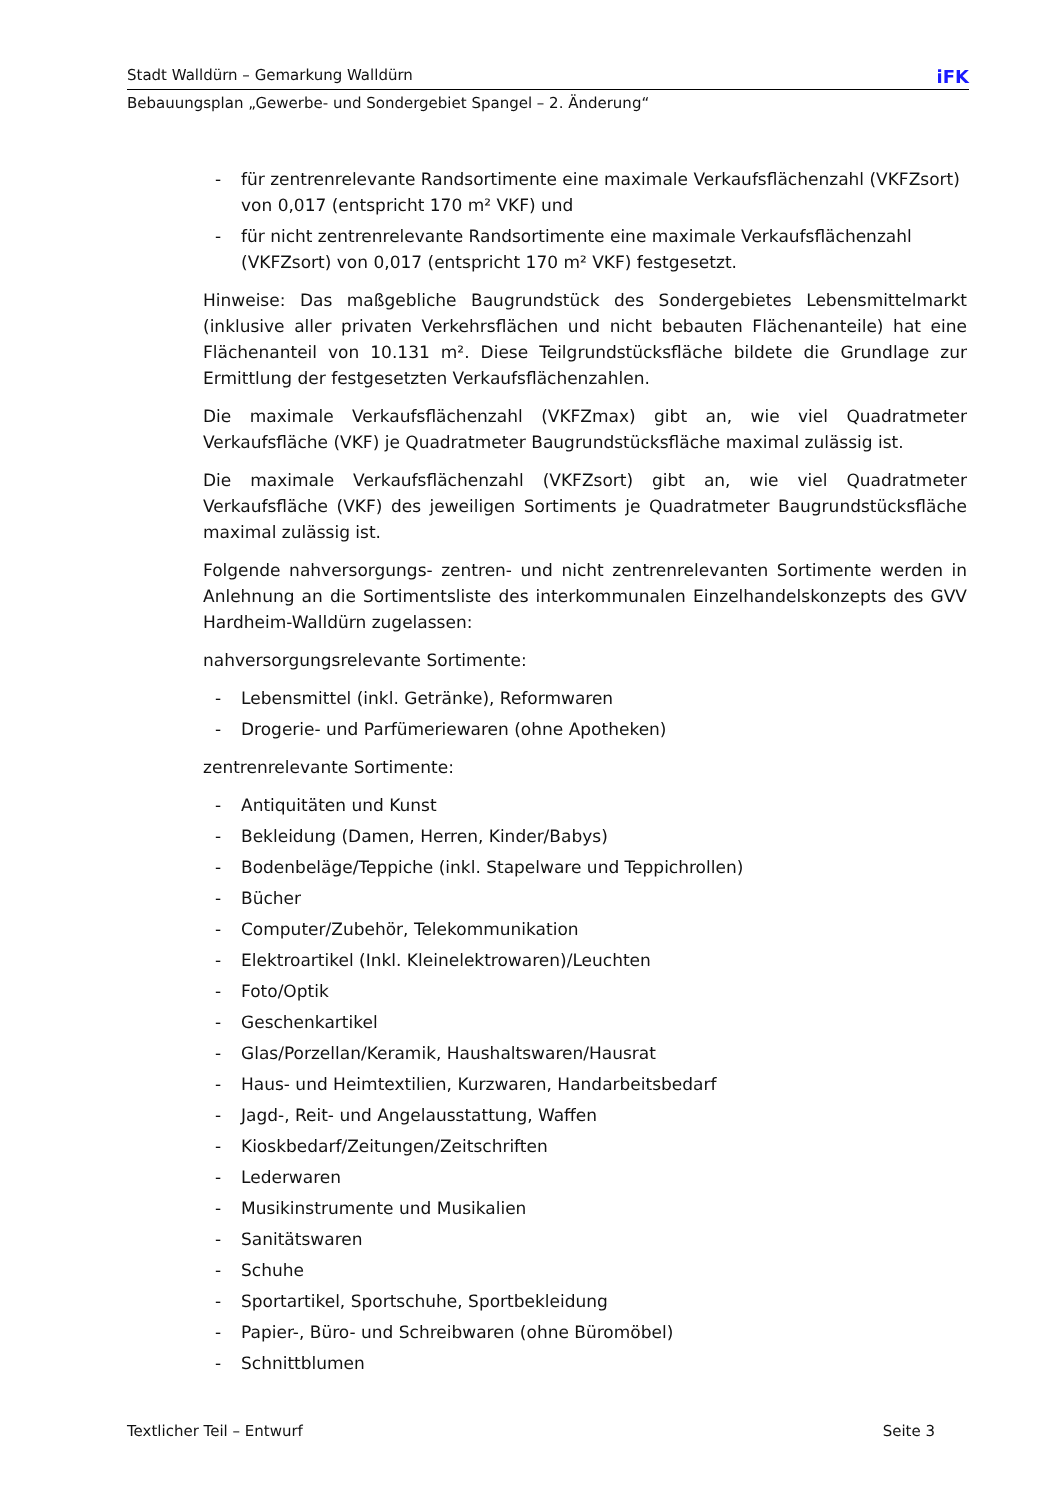Stadt Walldürn – Gemarkung Walldürn iFK
Bebauungsplan „Gewerbe- und Sondergebiet Spangel – 2. Änderung“
- für zentrenrelevante Randsortimente eine maximale Verkaufsflächenzahl (VKFZsort) von 0,017 (entspricht 170 m² VKF) und
- für nicht zentrenrelevante Randsortimente eine maximale Verkaufsflächenzahl (VKFZsort) von 0,017 (entspricht 170 m² VKF) festgesetzt.
Hinweise: Das maßgebliche Baugrundstück des Sondergebietes Lebensmittelmarkt (inklusive aller privaten Verkehrsflächen und nicht bebauten Flächenanteile) hat eine Flächenanteil von 10.131 m². Diese Teilgrundstücksfläche bildete die Grundlage zur Ermittlung der festgesetzten Verkaufsflächenzahlen.
Die maximale Verkaufsflächenzahl (VKFZmax) gibt an, wie viel Quadratmeter Verkaufsfläche (VKF) je Quadratmeter Baugrundstücksfläche maximal zulässig ist.
Die maximale Verkaufsflächenzahl (VKFZsort) gibt an, wie viel Quadratmeter Verkaufsfläche (VKF) des jeweiligen Sortiments je Quadratmeter Baugrundstücksfläche maximal zulässig ist.
Folgende nahversorgungs- zentren- und nicht zentrenrelevanten Sortimente werden in Anlehnung an die Sortimentsliste des interkommunalen Einzelhandelskonzepts des GVV Hardheim-Walldürn zugelassen:
nahversorgungsrelevante Sortimente:
- Lebensmittel (inkl. Getränke), Reformwaren
- Drogerie- und Parfümeriewaren (ohne Apotheken)
zentrenrelevante Sortimente:
- Antiquitäten und Kunst
- Bekleidung (Damen, Herren, Kinder/Babys)
- Bodenbeläge/Teppiche (inkl. Stapelware und Teppichrollen)
- Bücher
- Computer/Zubehör, Telekommunikation
- Elektroartikel (Inkl. Kleinelektrowaren)/Leuchten
- Foto/Optik
- Geschenkartikel
- Glas/Porzellan/Keramik, Haushaltswaren/Hausrat
- Haus- und Heimtextilien, Kurzwaren, Handarbeitsbedarf
- Jagd-, Reit- und Angelausstattung, Waffen
- Kioskbedarf/Zeitungen/Zeitschriften
- Lederwaren
- Musikinstrumente und Musikalien
- Sanitätswaren
- Schuhe
- Sportartikel, Sportschuhe, Sportbekleidung
- Papier-, Büro- und Schreibwaren (ohne Büromöbel)
- Schnittblumen
Textlicher Teil – Entwurf Seite 3